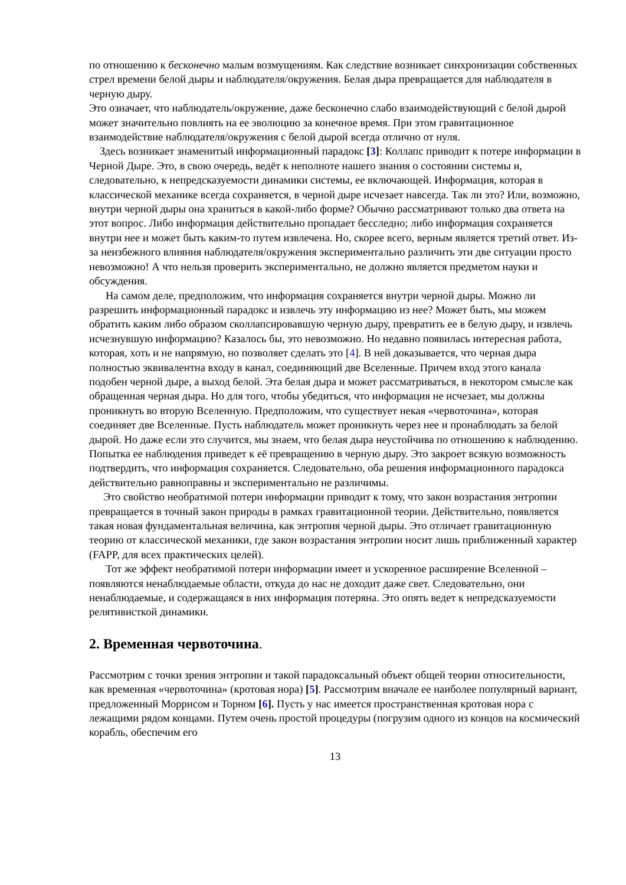по отношению к бесконечно малым возмущениям. Как следствие возникает синхронизации собственных стрел времени белой дыры и наблюдателя/окружения. Белая дыра превращается для наблюдателя в черную дыру.
Это означает, что наблюдатель/окружение, даже бесконечно слабо взаимодействующий с белой дырой может значительно повлиять на ее эволюцию за конечное время. При этом гравитационное взаимодействие наблюдателя/окружения с белой дырой всегда отлично от нуля.
Здесь возникает знаменитый информационный парадокс [3]: Коллапс приводит к потере информации в Черной Дыре. Это, в свою очередь, ведёт к неполноте нашего знания о состоянии системы и, следовательно, к непредсказуемости динамики системы, ее включающей. Информация, которая в классической механике всегда сохраняется, в черной дыре исчезает навсегда. Так ли это? Или, возможно, внутри черной дыры она храниться в какой-либо форме? Обычно рассматривают только два ответа на этот вопрос. Либо информация действительно пропадает бесследно; либо информация сохраняется внутри нее и может быть каким-то путем извлечена. Но, скорее всего, верным является третий ответ. Из-за неизбежного влияния наблюдателя/окружения экспериментально различить эти две ситуации просто невозможно! А что нельзя проверить экспериментально, не должно является предметом науки и обсуждения.
На самом деле, предположим, что информация сохраняется внутри черной дыры. Можно ли разрешить информационный парадокс и извлечь эту информацию из нее? Может быть, мы можем обратить каким либо образом сколлапсировавшую черную дыру, превратить ее в белую дыру, и извлечь исчезнувшую информацию? Казалось бы, это невозможно. Но недавно появилась интересная работа, которая, хоть и не напрямую, но позволяет сделать это [4]. В ней доказывается, что черная дыра полностью эквивалентна входу в канал, соединяющий две Вселенные. Причем вход этого канала подобен черной дыре, а выход белой. Эта белая дыра и может рассматриваться, в некотором смысле как обращенная черная дыра. Но для того, чтобы убедиться, что информация не исчезает, мы должны проникнуть во вторую Вселенную. Предположим, что существует некая «червоточина», которая соединяет две Вселенные. Пусть наблюдатель может проникнуть через нее и пронаблюдать за белой дырой. Но даже если это случится, мы знаем, что белая дыра неустойчива по отношению к наблюдению. Попытка ее наблюдения приведет к её превращению в черную дыру. Это закроет всякую возможность подтвердить, что информация сохраняется. Следовательно, оба решения информационного парадокса действительно равноправны и экспериментально не различимы.
Это свойство необратимой потери информации приводит к тому, что закон возрастания энтропии превращается в точный закон природы в рамках гравитационной теории. Действительно, появляется такая новая фундаментальная величина, как энтропия черной дыры. Это отличает гравитационную теорию от классической механики, где закон возрастания энтропии носит лишь приближенный характер (FAPP, для всех практических целей).
Тот же эффект необратимой потери информации имеет и ускоренное расширение Вселенной – появляются ненаблюдаемые области, откуда до нас не доходит даже свет. Следовательно, они ненаблюдаемые, и содержащаяся в них информация потеряна. Это опять ведет к непредсказуемости релятивисткой динамики.
2. Временная червоточина.
Рассмотрим с точки зрения энтропии и такой парадоксальный объект общей теории относительности, как временная «червоточина» (кротовая нора) [5]. Рассмотрим вначале ее наиболее популярный вариант, предложенный Моррисом и Торном [6]. Пусть у нас имеется пространственная кротовая нора с лежащими рядом концами. Путем очень простой процедуры (погрузим одного из концов на космический корабль, обеспечим его
13